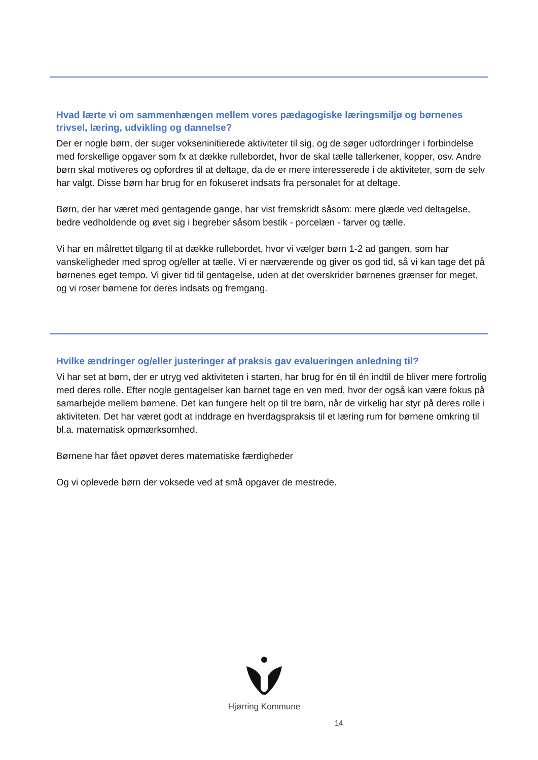Hvad lærte vi om sammenhængen mellem vores pædagogiske læringsmiljø og børnenes trivsel, læring, udvikling og dannelse?
Der er nogle børn, der suger vokseninitierede aktiviteter til sig, og de søger udfordringer i forbindelse med forskellige opgaver som fx at dække rullebordet, hvor de skal tælle tallerkener, kopper, osv. Andre børn skal motiveres og opfordres til at deltage, da de er mere interesserede i de aktiviteter, som de selv har valgt. Disse børn har brug for en fokuseret indsats fra personalet for at deltage.
Børn, der har været med gentagende gange, har vist fremskridt såsom: mere glæde ved deltagelse, bedre vedholdende og øvet sig i begreber såsom bestik - porcelæn - farver og tælle.
Vi har en målrettet tilgang til at dække rullebordet, hvor vi vælger børn 1-2 ad gangen, som har vanskeligheder med sprog og/eller at tælle. Vi er nærværende og giver os god tid, så vi kan tage det på børnenes eget tempo. Vi giver tid til gentagelse, uden at det overskrider børnenes grænser for meget, og vi roser børnene for deres indsats og fremgang.
Hvilke ændringer og/eller justeringer af praksis gav evalueringen anledning til?
Vi har set at børn, der er utryg ved aktiviteten i starten, har brug for én til én indtil de bliver mere fortrolig med deres rolle. Efter nogle gentagelser kan barnet tage en ven med, hvor der også kan være fokus på samarbejde mellem børnene. Det kan fungere helt op til tre børn, når de virkelig har styr på deres rolle i aktiviteten. Det har været godt at inddrage en hverdagspraksis til et læring rum for børnene omkring til bl.a. matematisk opmærksomhed.
Børnene har fået opøvet deres matematiske færdigheder
Og vi oplevede børn der voksede ved at små opgaver de mestrede.
Hjørring Kommune
14